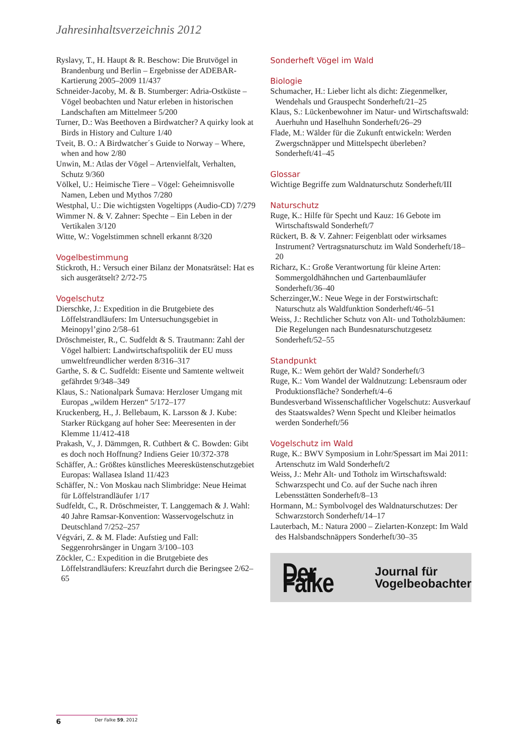Jahresinhaltsverzeichnis 2012
Ryslavy, T., H. Haupt & R. Beschow: Die Brutvögel in Brandenburg und Berlin – Ergebnisse der ADEBAR-Kartierung 2005–2009 11/437
Schneider-Jacoby, M. & B. Stumberger: Adria-Ostküste – Vögel beobachten und Natur erleben in historischen Landschaften am Mittelmeer 5/200
Turner, D.: Was Beethoven a Birdwatcher? A quirky look at Birds in History and Culture 1/40
Tveit, B. O.: A Birdwatcher´s Guide to Norway – Where, when and how 2/80
Unwin, M.: Atlas der Vögel – Artenvielfalt, Verhalten, Schutz 9/360
Völkel, U.: Heimische Tiere – Vögel: Geheimnisvolle Namen, Leben und Mythos 7/280
Westphal, U.: Die wichtigsten Vogeltipps (Audio-CD) 7/279
Wimmer N. & V. Zahner: Spechte – Ein Leben in der Vertikalen 3/120
Witte, W.: Vogelstimmen schnell erkannt 8/320
Vogelbestimmung
Stickroth, H.: Versuch einer Bilanz der Monatsrätsel: Hat es sich ausgerätselt? 2/72-75
Vogelschutz
Dierschke, J.: Expedition in die Brutgebiete des Löffelstrandläufers: Im Untersuchungsgebiet in Meinopyl’gino 2/58–61
Dröschmeister, R., C. Sudfeldt & S. Trautmann: Zahl der Vögel halbiert: Landwirtschaftspolitik der EU muss umweltfreundlicher werden 8/316–317
Garthe, S. & C. Sudfeldt: Eisente und Samtente weltweit gefährdet 9/348–349
Klaus, S.: Nationalpark Šumava: Herzloser Umgang mit Europas „wildem Herzen“ 5/172–177
Kruckenberg, H., J. Bellebaum, K. Larsson & J. Kube: Starker Rückgang auf hoher See: Meeresenten in der Klemme 11/412-418
Prakash, V., J. Dämmgen, R. Cuthbert & C. Bowden: Gibt es doch noch Hoffnung? Indiens Geier 10/372-378
Schäffer, A.: Größtes künstliches Meeresküstenschutzgebiet Europas: Wallasea Island 11/423
Schäffer, N.: Von Moskau nach Slimbridge: Neue Heimat für Löffelstrandläufer 1/17
Sudfeldt, C., R. Dröschmeister, T. Langgemach & J. Wahl: 40 Jahre Ramsar-Konvention: Wasservogelschutz in Deutschland 7/252–257
Végvári, Z. & M. Flade: Aufstieg und Fall: Seggenrohrsänger in Ungarn 3/100–103
Zöckler, C.: Expedition in die Brutgebiete des Löffelstrandläufers: Kreuzfahrt durch die Beringsee 2/62–65
Sonderheft Vögel im Wald
Biologie
Schumacher, H.: Lieber licht als dicht: Ziegenmelker, Wendehals und Grauspecht Sonderheft/21–25
Klaus, S.: Lückenbewohner im Natur- und Wirtschaftswald: Auerhuhn und Haselhuhn Sonderheft/26–29
Flade, M.: Wälder für die Zukunft entwickeln: Werden Zwergschnäpper und Mittelspecht überleben? Sonderheft/41–45
Glossar
Wichtige Begriffe zum Waldnaturschutz Sonderheft/III
Naturschutz
Ruge, K.: Hilfe für Specht und Kauz: 16 Gebote im Wirtschaftswald Sonderheft/7
Rückert, B. & V. Zahner: Feigenblatt oder wirksames Instrument? Vertragsnaturschutz im Wald Sonderheft/18–20
Richarz, K.: Große Verantwortung für kleine Arten: Sommergoldhähnchen und Gartenbaumläufer Sonderheft/36–40
Scherzinger,W.: Neue Wege in der Forstwirtschaft: Naturschutz als Waldfunktion Sonderheft/46–51
Weiss, J.: Rechtlicher Schutz von Alt- und Totholzbäumen: Die Regelungen nach Bundesnaturschutzgesetz Sonderheft/52–55
Standpunkt
Ruge, K.: Wem gehört der Wald? Sonderheft/3
Ruge, K.: Vom Wandel der Waldnutzung: Lebensraum oder Produktionsfläche? Sonderheft/4–6
Bundesverband Wissenschaftlicher Vogelschutz: Ausverkauf des Staatswaldes? Wenn Specht und Kleiber heimatlos werden Sonderheft/56
Vogelschutz im Wald
Ruge, K.: BWV Symposium in Lohr/Spessart im Mai 2011: Artenschutz im Wald Sonderheft/2
Weiss, J.: Mehr Alt- und Totholz im Wirtschaftswald: Schwarzspecht und Co. auf der Suche nach ihren Lebensstätten Sonderheft/8–13
Hormann, M.: Symbolvogel des Waldnaturschutzes: Der Schwarzstorch Sonderheft/14–17
Lauterbach, M.: Natura 2000 – Zielarten-Konzept: Im Wald des Halsbandschnäppers Sonderheft/30–35
Der Falke Journal für
Vogelbeobachter
6 Der Falke 59, 2012